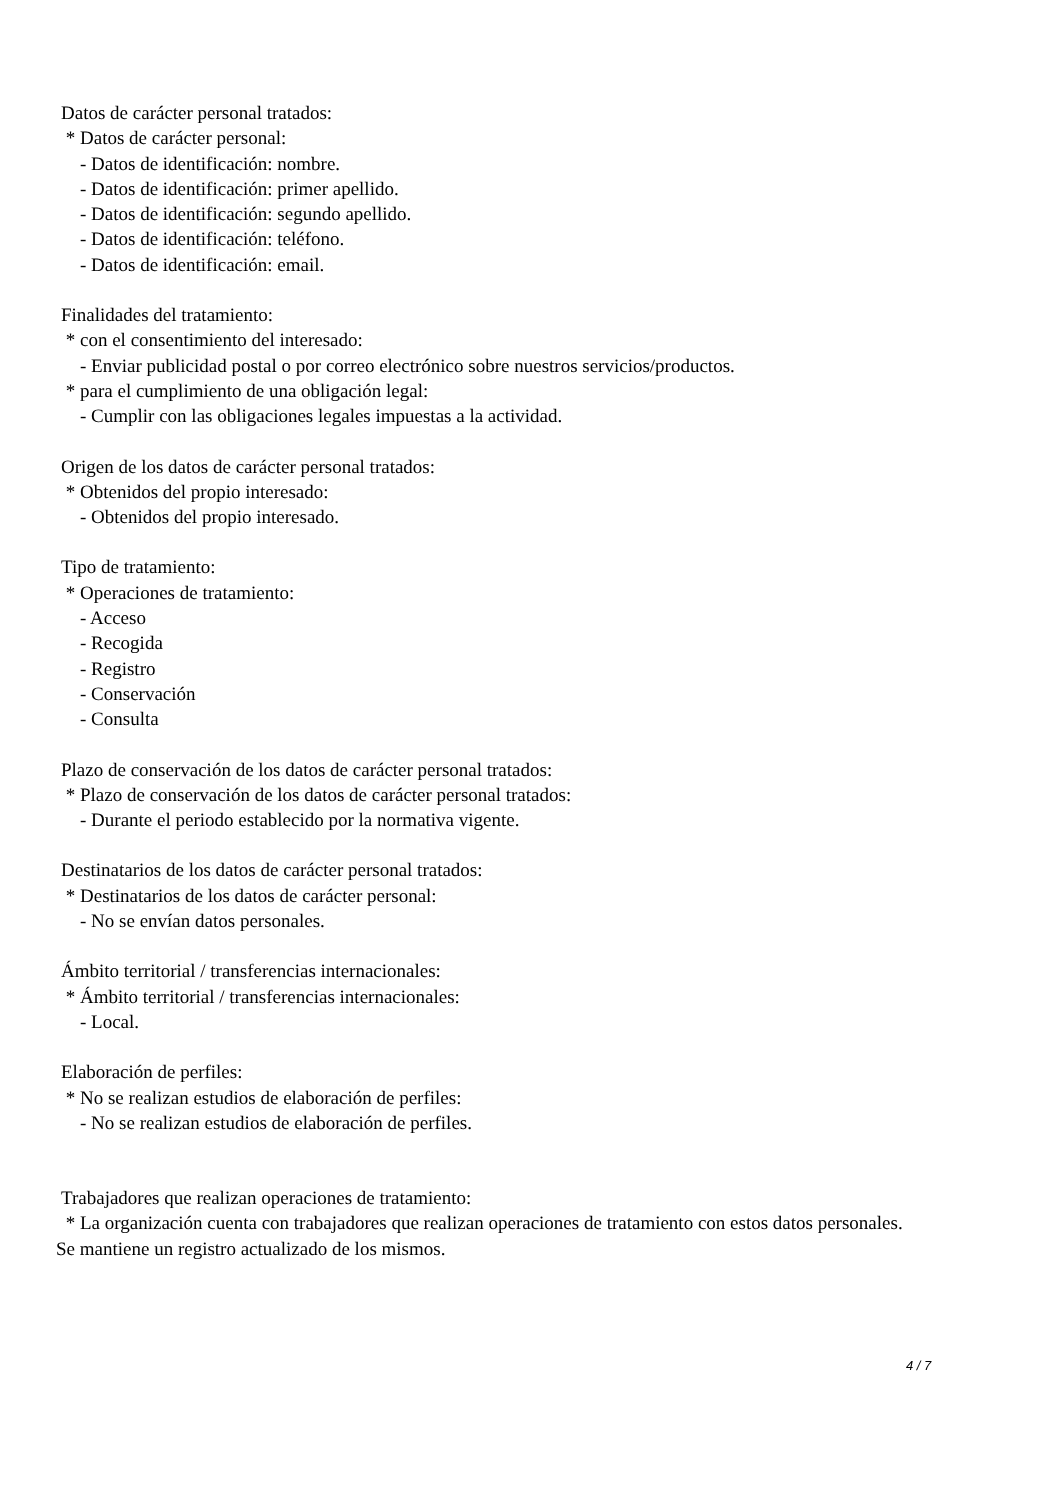Datos de carácter personal tratados:
* Datos de carácter personal:
- Datos de identificación: nombre.
- Datos de identificación: primer apellido.
- Datos de identificación: segundo apellido.
- Datos de identificación: teléfono.
- Datos de identificación: email.
Finalidades del tratamiento:
* con el consentimiento del interesado:
- Enviar publicidad postal o por correo electrónico sobre nuestros servicios/productos.
* para el cumplimiento de una obligación legal:
- Cumplir con las obligaciones legales impuestas a la actividad.
Origen de los datos de carácter personal tratados:
* Obtenidos del propio interesado:
- Obtenidos del propio interesado.
Tipo de tratamiento:
* Operaciones de tratamiento:
- Acceso
- Recogida
- Registro
- Conservación
- Consulta
Plazo de conservación de los datos de carácter personal tratados:
* Plazo de conservación de los datos de carácter personal tratados:
- Durante el periodo establecido por la normativa vigente.
Destinatarios de los datos de carácter personal tratados:
* Destinatarios de los datos de carácter personal:
- No se envían datos personales.
Ámbito territorial / transferencias internacionales:
* Ámbito territorial / transferencias internacionales:
- Local.
Elaboración de perfiles:
* No se realizan estudios de elaboración de perfiles:
- No se realizan estudios de elaboración de perfiles.
Trabajadores que realizan operaciones de tratamiento:
* La organización cuenta con trabajadores que realizan operaciones de tratamiento con estos datos personales.
Se mantiene un registro actualizado de los mismos.
4 / 7